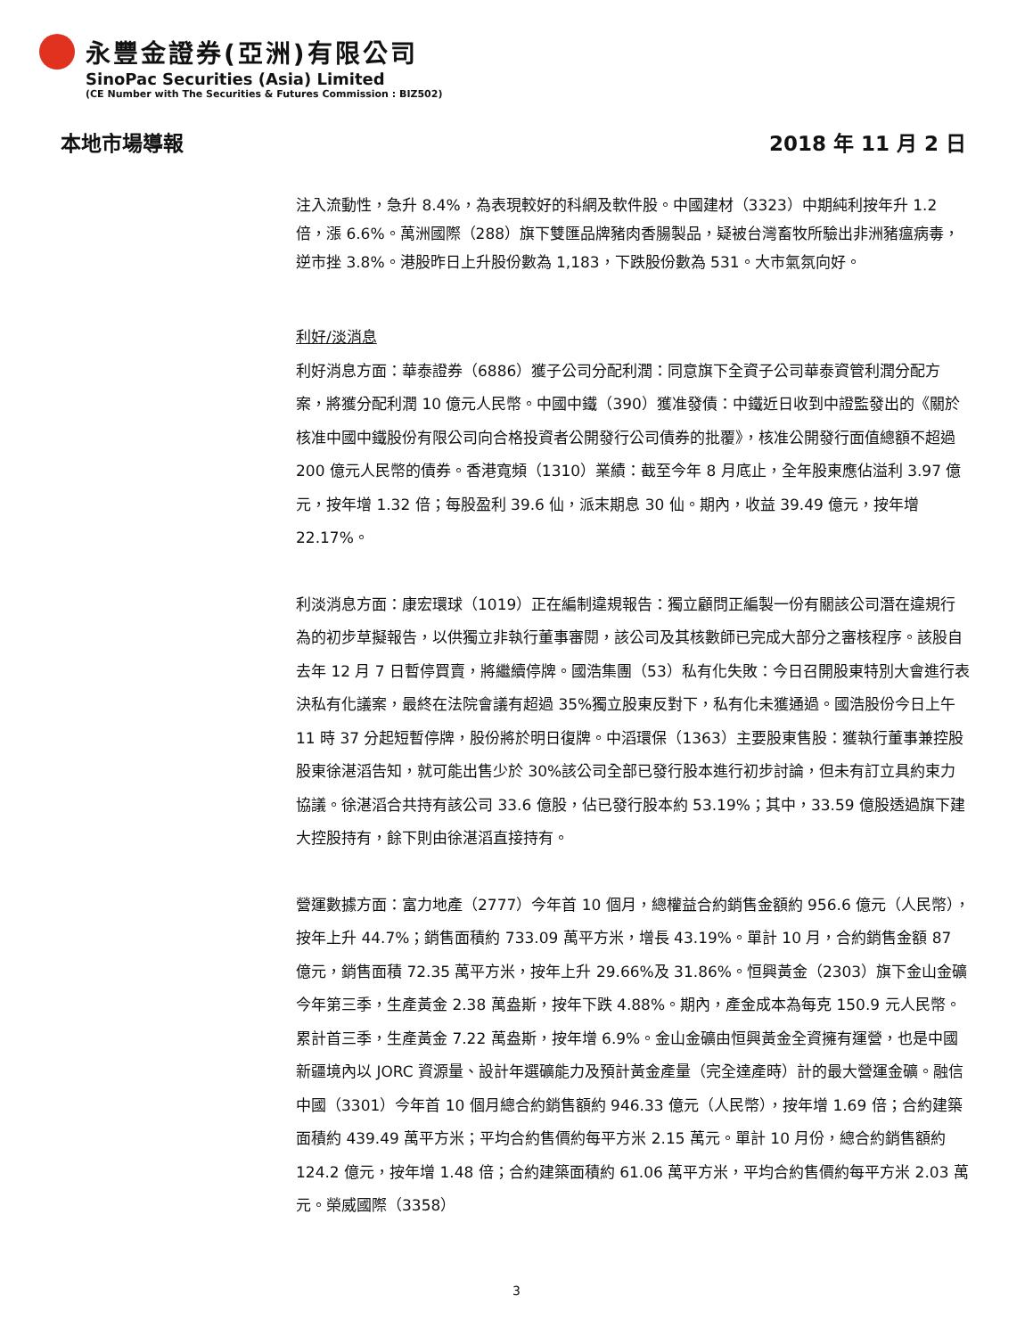永豐金證券(亞洲)有限公司
SinoPac Securities (Asia) Limited
(CE Number with The Securities & Futures Commission : BIZ502)
本地市場導報 2018 年 11 月 2 日
注入流動性，急升 8.4%，為表現較好的科網及軟件股。中國建材（3323）中期純利按年升 1.2 倍，漲 6.6%。萬洲國際（288）旗下雙匯品牌豬肉香腸製品，疑被台灣畜牧所驗出非洲豬瘟病毒，逆市挫 3.8%。港股昨日上升股份數為 1,183，下跌股份數為 531。大市氣氛向好。
利好/淡消息
利好消息方面：華泰證券（6886）獲子公司分配利潤：同意旗下全資子公司華泰資管利潤分配方案，將獲分配利潤 10 億元人民幣。中國中鐵（390）獲准發債：中鐵近日收到中證監發出的《關於核准中國中鐵股份有限公司向合格投資者公開發行公司債券的批覆》，核准公開發行面值總額不超過 200 億元人民幣的債券。香港寬頻（1310）業績：截至今年 8 月底止，全年股東應佔溢利 3.97 億元，按年增 1.32 倍；每股盈利 39.6 仙，派末期息 30 仙。期內，收益 39.49 億元，按年增 22.17%。
利淡消息方面：康宏環球（1019）正在編制違規報告：獨立顧問正編製一份有關該公司潛在違規行為的初步草擬報告，以供獨立非執行董事審閱，該公司及其核數師已完成大部分之審核程序。該股自去年 12 月 7 日暫停買賣，將繼續停牌。國浩集團（53）私有化失敗：今日召開股東特別大會進行表決私有化議案，最終在法院會議有超過 35%獨立股東反對下，私有化未獲通過。國浩股份今日上午 11 時 37 分起短暫停牌，股份將於明日復牌。中滔環保（1363）主要股東售股：獲執行董事兼控股股東徐湛滔告知，就可能出售少於 30%該公司全部已發行股本進行初步討論，但未有訂立具約束力協議。徐湛滔合共持有該公司 33.6 億股，佔已發行股本約 53.19%；其中，33.59 億股透過旗下建大控股持有，餘下則由徐湛滔直接持有。
營運數據方面：富力地產（2777）今年首 10 個月，總權益合約銷售金額約 956.6 億元（人民幣），按年上升 44.7%；銷售面積約 733.09 萬平方米，增長 43.19%。單計 10 月，合約銷售金額 87 億元，銷售面積 72.35 萬平方米，按年上升 29.66%及 31.86%。恒興黃金（2303）旗下金山金礦今年第三季，生產黃金 2.38 萬盎斯，按年下跌 4.88%。期內，產金成本為每克 150.9 元人民幣。累計首三季，生產黃金 7.22 萬盎斯，按年增 6.9%。金山金礦由恒興黃金全資擁有運營，也是中國新疆境內以 JORC 資源量、設計年選礦能力及預計黃金產量（完全達產時）計的最大營運金礦。融信中國（3301）今年首 10 個月總合約銷售額約 946.33 億元（人民幣），按年增 1.69 倍；合約建築面積約 439.49 萬平方米；平均合約售價約每平方米 2.15 萬元。單計 10 月份，總合約銷售額約 124.2 億元，按年增 1.48 倍；合約建築面積約 61.06 萬平方米，平均合約售價約每平方米 2.03 萬元。榮威國際（3358）
3